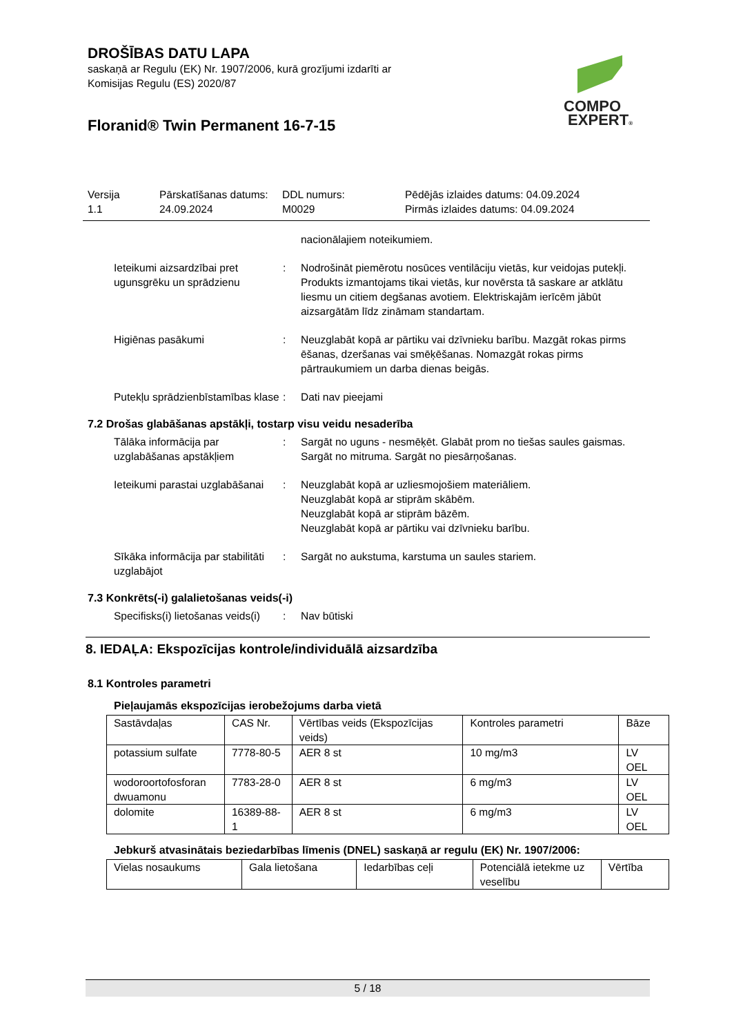COMPO
EXPERT®
DROŠĪBAS DATU LAPA
saskaņā ar Regulu (EK) Nr. 1907/2006, kurā grozījumi izdarīti ar
Komisijas Regulu (ES) 2020/87
Floranid® Twin Permanent 16-7-15
Versija
1.1
Pārskatīšanas datums:
24.09.2024
DDL numurs:
M0029
Pēdējās izlaides datums: 04.09.2024
Pirmās izlaides datums: 04.09.2024
nacionālajiem noteikumiem.
Ieteikumi aizsardzībai pret ugunsgrēku un sprādzienu
: Nodrošināt piemērotu nosūces ventilāciju vietās, kur veidojas putekļi. Produkts izmantojams tikai vietās, kur novērsta tā saskare ar atklātu liesmu un citiem degšanas avotiem. Elektriskajām ierīcēm jābūt aizsargātām līdz zināmam standartam.
Higiēnas pasākumi : Neuzglabāt kopā ar pārtiku vai dzīvnieku barību. Mazgāt rokas pirms ēšanas, dzeršanas vai smēķēšanas. Nomazgāt rokas pirms pārtraukumiem un darba dienas beigās.
Putekļu sprādzienbīstamības klase
: Dati nav pieejami
7.2 Drošas glabāšanas apstākļi, tostarp visu veidu nesaderība
Tālāka informācija par uzglabāšanas apstākļiem
: Sargāt no uguns - nesmēķēt. Glabāt prom no tiešas saules gaismas. Sargāt no mitruma. Sargāt no piesārņošanas.
Ieteikumi parastai uzglabāšanai
: Neuzglabāt kopā ar uzliesmojošiem materiāliem.
Neuzglabāt kopā ar stiprām skābēm.
Neuzglabāt kopā ar stiprām bāzēm.
Neuzglabāt kopā ar pārtiku vai dzīvnieku barību.
Sīkāka informācija par stabilitāti uzglabājot
: Sargāt no aukstuma, karstuma un saules stariem.
7.3 Konkrēts(-i) galalietošanas veids(-i)
Specifisks(i) lietošanas veids(i)
: Nav būtiski
8. IEDAĻA: Ekspozīcijas kontrole/individuālā aizsardzība
8.1 Kontroles parametri
Pieļaujamās ekspozīcijas ierobežojums darba vietā
| Sastāvdaļas | CAS Nr. | Vērtības veids (Ekspozīcijas veids) | Kontroles parametri | Bāze |
| potassium sulfate | 7778-80-5 | AER 8 st | 10 mg/m3 | LV OEL |
| wodoroortofosforan dwuamonu | 7783-28-0 | AER 8 st | 6 mg/m3 | LV OEL |
| dolomite | 16389-88-1 | AER 8 st | 6 mg/m3 | LV OEL |
Jebkurš atvasinātais beziedarbības līmenis (DNEL) saskaņā ar regulu (EK) Nr. 1907/2006:
| Vielas nosaukums | Gala lietošana | Iedarbības ceļi | Potenciālā ietekme uz veselību | Vērtība |
5 / 18